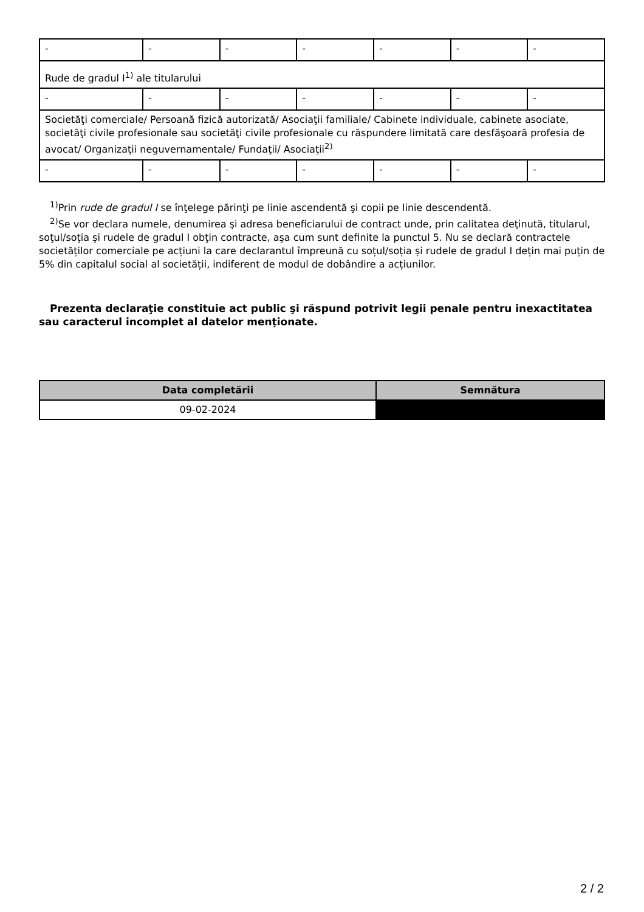| - | - | - | - | - | - | - |
| Rude de gradul I<sup>1)</sup> ale titularului | | | | | | |
| - | - | - | - | - | - | - |
| Societăţi comerciale/ Persoană fizică autorizată/ Asociaţii familiale/ Cabinete individuale, cabinete asociate, societăţi civile profesionale sau societăţi civile profesionale cu răspundere limitată care desfăşoară profesia de avocat/ Organizaţii neguvernamentale/ Fundaţii/ Asociaţii<sup>2)</sup> | | | | | | |
| - | - | - | - | - | - | - |
<sup>1)</sup> Prin rude de gradul I se înţelege părinţi pe linie ascendentă şi copii pe linie descendentă.
<sup>2)</sup> Se vor declara numele, denumirea şi adresa beneficiarului de contract unde, prin calitatea deţinută, titularul, soţul/soţia şi rudele de gradul I obţin contracte, aşa cum sunt definite la punctul 5. Nu se declară contractele societăților comerciale pe acțiuni la care declarantul împreună cu soțul/soția și rudele de gradul I dețin mai puțin de 5% din capitalul social al societății, indiferent de modul de dobândire a acțiunilor.
Prezenta declaraţie constituie act public şi răspund potrivit legii penale pentru inexactitatea sau caracterul incomplet al datelor menţionate.
| Data completării | Semnătura |
| --- | --- |
| 09-02-2024 | |
2 / 2